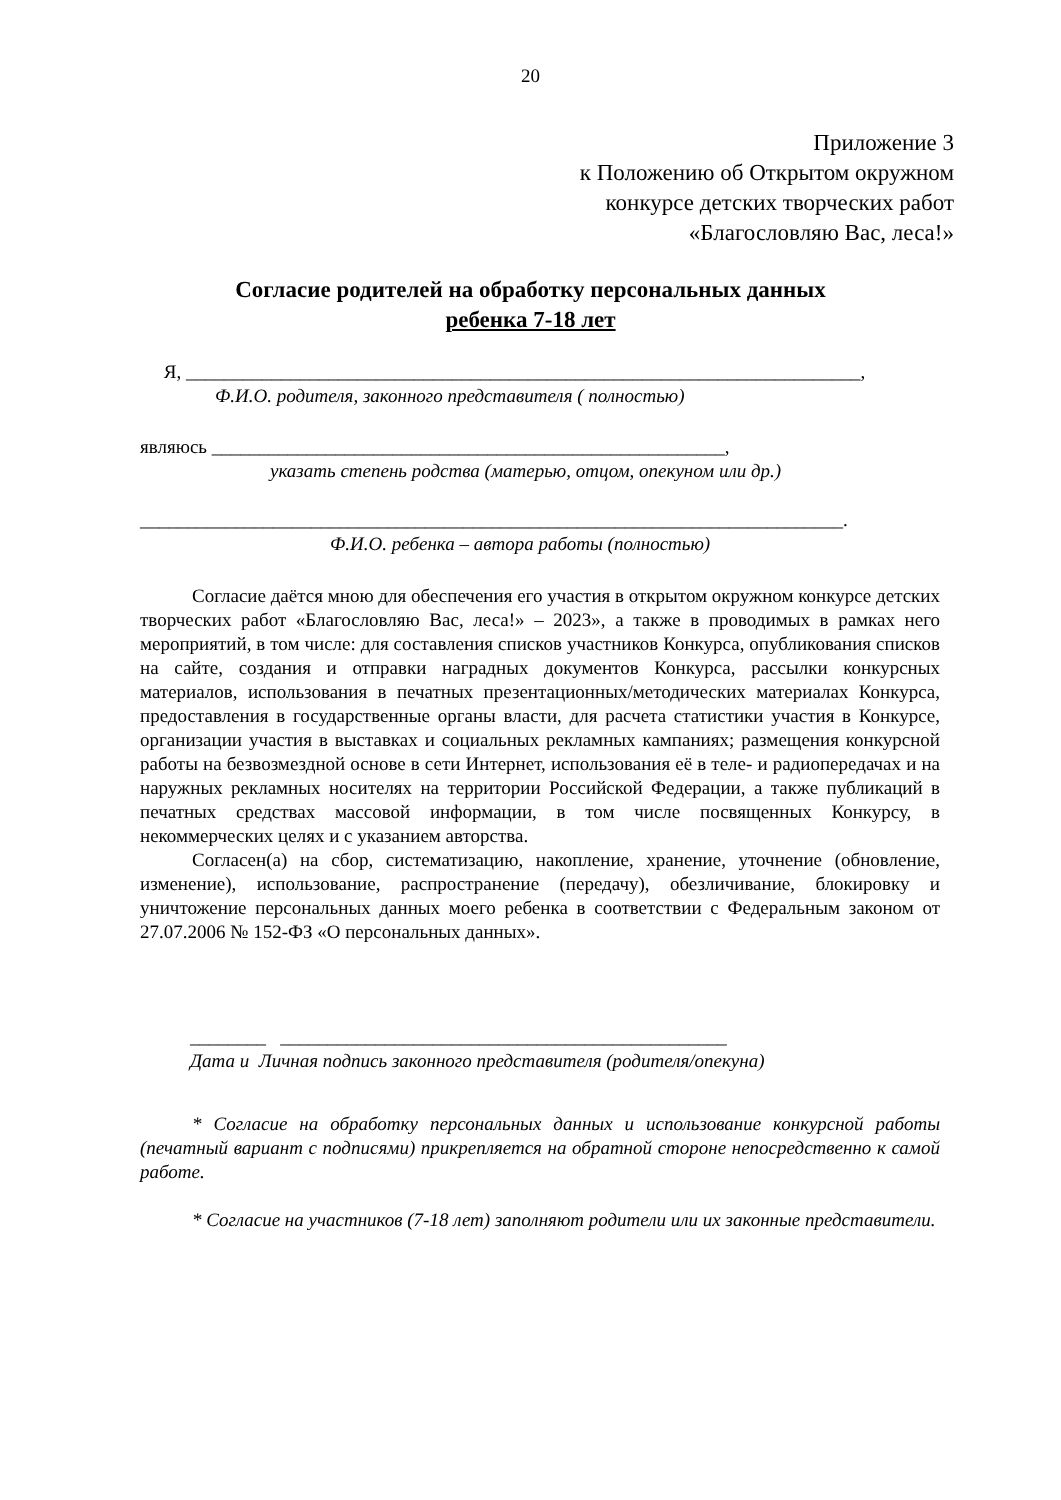20
Приложение 3
к Положению об Открытом окружном
конкурсе детских творческих работ
«Благословляю Вас, леса!»
Согласие родителей на обработку персональных данных
ребенка 7-18 лет
Я, _______________________________________________________________________,
Ф.И.О. родителя, законного представителя ( полностью)
являюсь ______________________________________________________,
указать степень родства (матерью, отцом, опекуном или др.)
__________________________________________________________________________.
Ф.И.О. ребенка – автора работы (полностью)
Согласие даётся мною для обеспечения его участия в открытом окружном конкурсе детских творческих работ «Благословляю Вас, леса!» – 2023», а также в проводимых в рамках него мероприятий, в том числе: для составления списков участников Конкурса, опубликования списков на сайте, создания и отправки наградных документов Конкурса, рассылки конкурсных материалов, использования в печатных презентационных/методических материалах Конкурса, предоставления в государственные органы власти, для расчета статистики участия в Конкурсе, организации участия в выставках и социальных рекламных кампаниях; размещения конкурсной работы на безвозмездной основе в сети Интернет, использования её в теле- и радиопередачах и на наружных рекламных носителях на территории Российской Федерации, а также публикаций в печатных средствах массовой информации, в том числе посвященных Конкурсу, в некоммерческих целях и с указанием авторства.
Согласен(а) на сбор, систематизацию, накопление, хранение, уточнение (обновление, изменение), использование, распространение (передачу), обезличивание, блокировку и уничтожение персональных данных моего ребенка в соответствии с Федеральным законом от 27.07.2006 № 152-ФЗ «О персональных данных».
________ _______________________________________________
Дата и Личная подпись законного представителя (родителя/опекуна)
* Согласие на обработку персональных данных и использование конкурсной работы (печатный вариант с подписями) прикрепляется на обратной стороне непосредственно к самой работе.
* Согласие на участников (7-18 лет) заполняют родители или их законные представители.